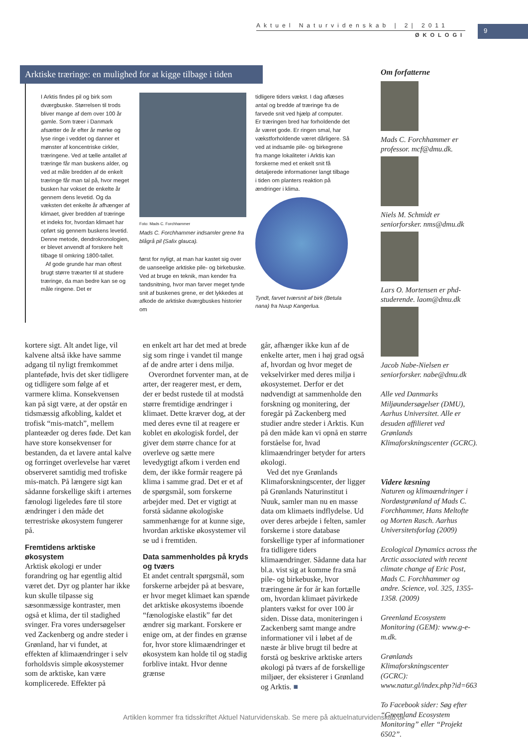Aktuel Naturvidenskab | 2| 2011
ØKOLOGI
9
Arktiske træringe: en mulighed for at kigge tilbage i tiden
I Arktis findes pil og birk som dværgbuske. Størrelsen til trods bliver mange af dem over 100 år gamle. Som træer i Danmark afsætter de år efter år mørke og lyse ringe i veddet og danner et mønster af koncentriske cirkler, træringene. Ved at tælle antallet af træringe får man buskens alder, og ved at måle bredden af de enkelt træringe får man tal på, hvor meget busken har vokset de enkelte år gennem dens levetid. Og da væksten det enkelte år afhænger af klimaet, giver bredden af træringe et indeks for, hvordan klimaet har opført sig gennem buskens levetid. Denne metode, dendrokronologien, er blevet anvendt af forskere helt tilbage til omkring 1800-tallet.
Af gode grunde har man oftest brugt større træarter til at studere træringe, da man bedre kan se og måle ringene. Det er
Foto: Mads C. Forchhammer
Mads C. Forchhammer indsamler grene fra blågrå pil (Salix glauca).
først for nyligt, at man har kastet sig over de uanseelige arktiske pile- og birkebuske. Ved at bruge en teknik, man kender fra tandsnitning, hvor man farver meget tynde snit af buskenes grene, er det lykkedes at afkode de arktiske dværgbuskes historier om
tidligere tiders vækst. I dag aflæses antal og bredde af træringe fra de farvede snit ved hjælp af computer. Er træringen bred har forholdende det år været gode. Er ringen smal, har vækstforholdende været dårligere. Så ved at indsamle pile- og birkegrene fra mange lokaliteter i Arktis kan forskerne med et enkelt snit få detaljerede informationer langt tilbage i tiden om planters reaktion på ændringer i klima.
Tyndt, farvet tværsnit af birk (Betula nana) fra Nuup Kangerlua.
kortere sigt. Alt andet lige, vil kalvene altså ikke have samme adgang til nyligt fremkommet planteføde, hvis det sker tidligere og tidligere som følge af et varmere klima. Konsekvensen kan på sigt være, at der opstår en tidsmæssig afkobling, kaldet et trofisk “mis-match”, mellem planteæder og deres føde. Det kan have store konsekvenser for bestanden, da et lavere antal kalve og forringet overlevelse har været observeret samtidig med trofiske mis-match. På længere sigt kan sådanne forskellige skift i arternes fænologi ligeledes føre til store ændringer i den måde det terrestriske økosystem fungerer på.
Fremtidens arktiske økosystem
Arktisk økologi er under forandring og har egentlig altid været det. Dyr og planter har ikke kun skulle tilpasse sig sæsonmæssige kontraster, men også et klima, der til stadighed svinger. Fra vores undersøgelser ved Zackenberg og andre steder i Grønland, har vi fundet, at effekten af klimaændringer i selv forholdsvis simple økosystemer som de arktiske, kan være komplicerede. Effekter på
en enkelt art har det med at brede sig som ringe i vandet til mange af de andre arter i dens miljø.
Overordnet forventer man, at de arter, der reagerer mest, er dem, der er bedst rustede til at modstå større fremtidige ændringer i klimaet. Dette kræver dog, at der med deres evne til at reagere er koblet en økologisk fordel, der giver dem større chance for at overleve og sætte mere levedygtigt afkom i verden end dem, der ikke formår reagere på klima i samme grad. Det er et af de spørgsmål, som forskerne arbejder med. Det er vigtigt at forstå sådanne økologiske sammenhænge for at kunne sige, hvordan arktiske økosystemer vil se ud i fremtiden.
Data sammenholdes på kryds og tværs
Et andet centralt spørgsmål, som forskerne arbejder på at besvare, er hvor meget klimaet kan spænde det arktiske økosystems iboende “fænologiske elastik” før det ændrer sig markant. Forskere er enige om, at der findes en grænse for, hvor store klimaændringer et økosystem kan holde til og stadig forblive intakt. Hvor denne grænse
går, afhænger ikke kun af de enkelte arter, men i høj grad også af, hvordan og hvor meget de vekselvirker med deres miljø i økosystemet. Derfor er det nødvendigt at sammenholde den forskning og monitering, der foregår på Zackenberg med studier andre steder i Arktis. Kun på den måde kan vi opnå en større forståelse for, hvad klimaændringer betyder for arters økologi.
Ved det nye Grønlands Klimaforskningscenter, der ligger på Grønlands Naturinstitut i Nuuk, samler man nu en masse data om klimaets indflydelse. Ud over deres arbejde i felten, samler forskerne i store database forskellige typer af informationer fra tidligere tiders klimaændringer. Sådanne data har bl.a. vist sig at komme fra små pile- og birkebuske, hvor træringene år for år kan fortælle om, hvordan klimaet påvirkede planters vækst for over 100 år siden. Disse data, moniteringen i Zackenberg samt mange andre informationer vil i løbet af de næste år blive brugt til bedre at forstå og beskrive arktiske arters økologi på tværs af de forskellige miljøer, der eksisterer i Grønland og Arktis. ■
Om forfatterne
Mads C. Forchhammer er professor. mcf@dmu.dk.
Niels M. Schmidt er seniorforsker. nms@dmu.dk
Lars O. Mortensen er phd-studerende. laom@dmu.dk
Jacob Nabe-Nielsen er seniorforsker. nabe@dmu.dk
Alle ved Danmarks Miljøundersøgelser (DMU), Aarhus Universitet. Alle er desuden affilieret ved Grønlands Klimaforskningscenter (GCRC).
Videre læsning
Naturen og klimaændringer i Nordøstgrønland af Mads C. Forchhammer, Hans Meltofte og Morten Rasch. Aarhus Universitetsforlag (2009)
Ecological Dynamics across the Arctic associated with recent climate change af Eric Post, Mads C. Forchhammer og andre. Science, vol. 325, 1355-1358. (2009)
Greenland Ecosystem Monitoring (GEM): www.g-e-m.dk.
Grønlands Klimaforskningscenter (GCRC): www.natur.gl/index.php?id=663
To Facebook sider: Søg efter “Greenland Ecosystem Monitoring” eller “Projekt 6502”.
Artiklen kommer fra tidsskriftet Aktuel Naturvidenskab. Se mere på aktuelnaturvidenskab.dk